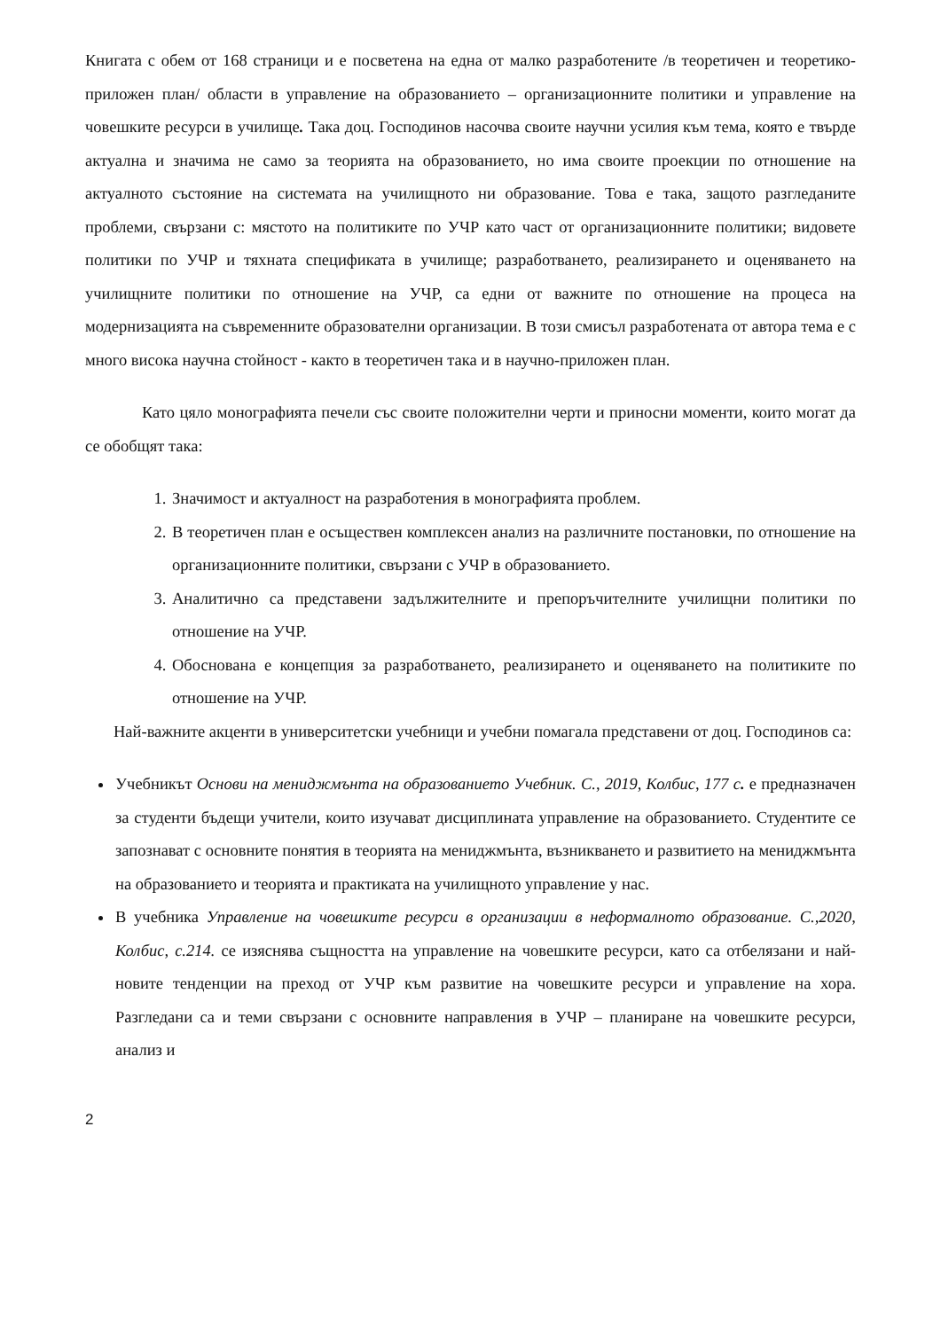Книгата с обем от 168 страници и е посветена на една от малко разработените /в теоретичен и теоретико-приложен план/ области в управление на образованието – организационните политики и управление на човешките ресурси в училище. Така доц. Господинов насочва своите научни усилия към тема, която е твърде актуална и значима не само за теорията на образованието, но има своите проекции по отношение на актуалното състояние на системата на училищното ни образование. Това е така, защото разгледаните проблеми, свързани с: мястото на политиките по УЧР като част от организационните политики; видовете политики по УЧР и тяхната спецификата в училище; разработването, реализирането и оценяването на училищните политики по отношение на УЧР, са едни от важните по отношение на процеса на модернизацията на съвременните образователни организации. В този смисъл разработената от автора тема е с много висока научна стойност - както в теоретичен така и в научно-приложен план.
Като цяло монографията печели със своите положителни черти и приносни моменти, които могат да се обобщят така:
1. Значимост и актуалност на разработения в монографията проблем.
2. В теоретичен план е осъществен комплексен анализ на различните постановки, по отношение на организационните политики, свързани с УЧР в образованието.
3. Аналитично са представени задължителните и препоръчителните училищни политики по отношение на УЧР.
4. Обоснована е концепция за разработването, реализирането и оценяването на политиките по отношение на УЧР.
Най-важните акценти в университетски учебници и учебни помагала представени от доц. Господинов са:
Учебникът Основи на мениджмънта на образованието Учебник. С., 2019, Колбис, 177 с. е предназначен за студенти бъдещи учители, които изучават дисциплината управление на образованието. Студентите се запознават с основните понятия в теорията на мениджмънта, възникването и развитието на мениджмънта на образованието и теорията и практиката на училищното управление у нас.
В учебника Управление на човешките ресурси в организации в неформалното образование. С.,2020, Колбис, с.214. се изяснява същността на управление на човешките ресурси, като са отбелязани и най-новите тенденции на преход от УЧР към развитие на човешките ресурси и управление на хора. Разгледани са и теми свързани с основните направления в УЧР – планиране на човешките ресурси, анализ и
2